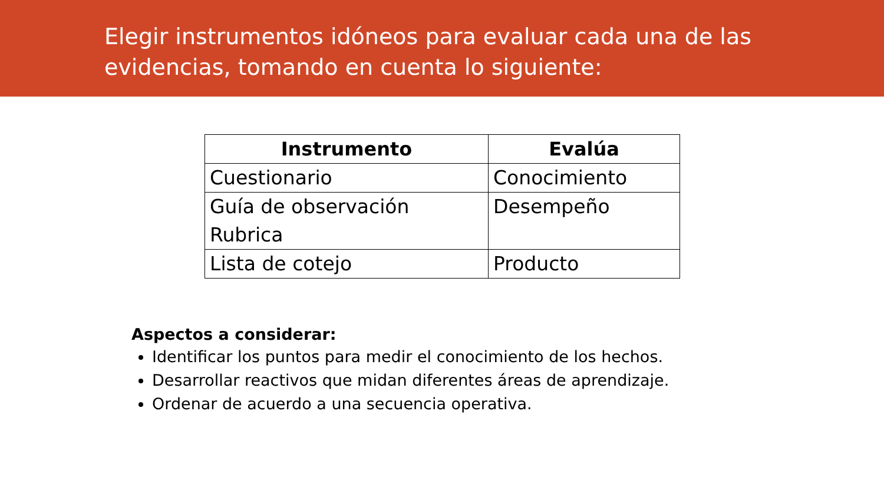Elegir instrumentos idóneos para evaluar cada una de las evidencias, tomando en cuenta lo siguiente:
| Instrumento | Evalúa |
| --- | --- |
| Cuestionario | Conocimiento |
| Guía de observación Rubrica | Desempeño |
| Lista de cotejo | Producto |
Aspectos a considerar:
Identificar los puntos para medir el conocimiento de los hechos.
Desarrollar reactivos que midan diferentes áreas de aprendizaje.
Ordenar de acuerdo a una secuencia operativa.